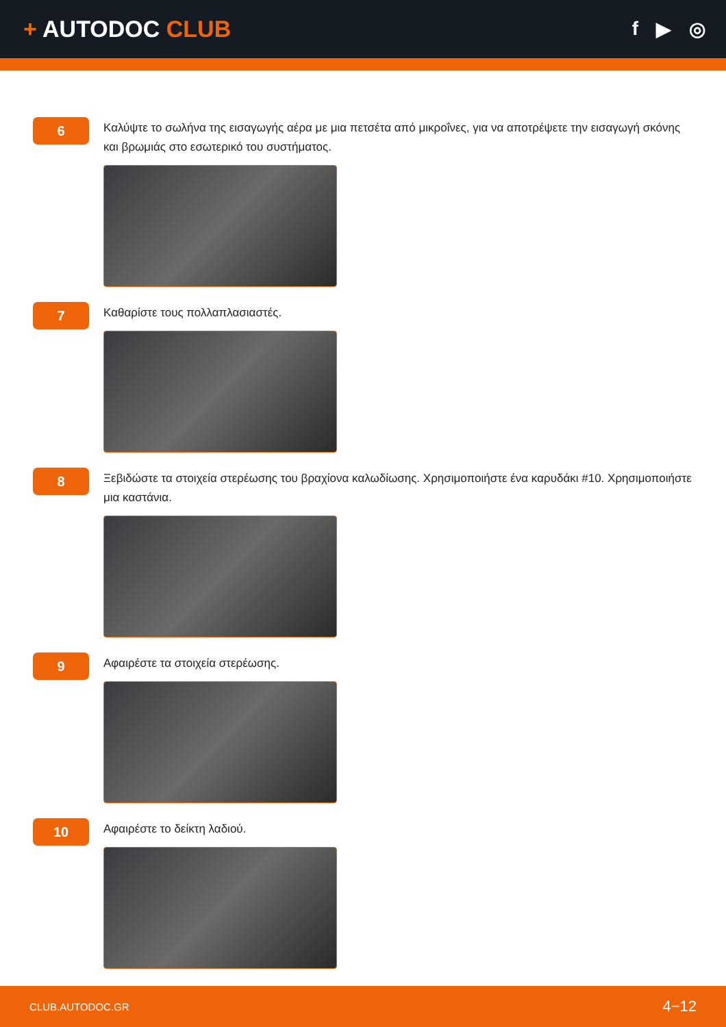+ AUTODOC CLUB
f ▶ ◎
6
Καλύψτε το σωλήνα της εισαγωγής αέρα με μια πετσέτα από μικροΐνες, για να αποτρέψετε την εισαγωγή σκόνης και βρωμιάς στο εσωτερικό του συστήματος.
7
Καθαρίστε τους πολλαπλασιαστές.
8
Ξεβιδώστε τα στοιχεία στερέωσης του βραχίονα καλωδίωσης. Χρησιμοποιήστε ένα καρυδάκι #10. Χρησιμοποιήστε μια καστάνια.
9
Αφαιρέστε τα στοιχεία στερέωσης.
10
Αφαιρέστε το δείκτη λαδιού.
CLUB.AUTODOC.GR 4−12